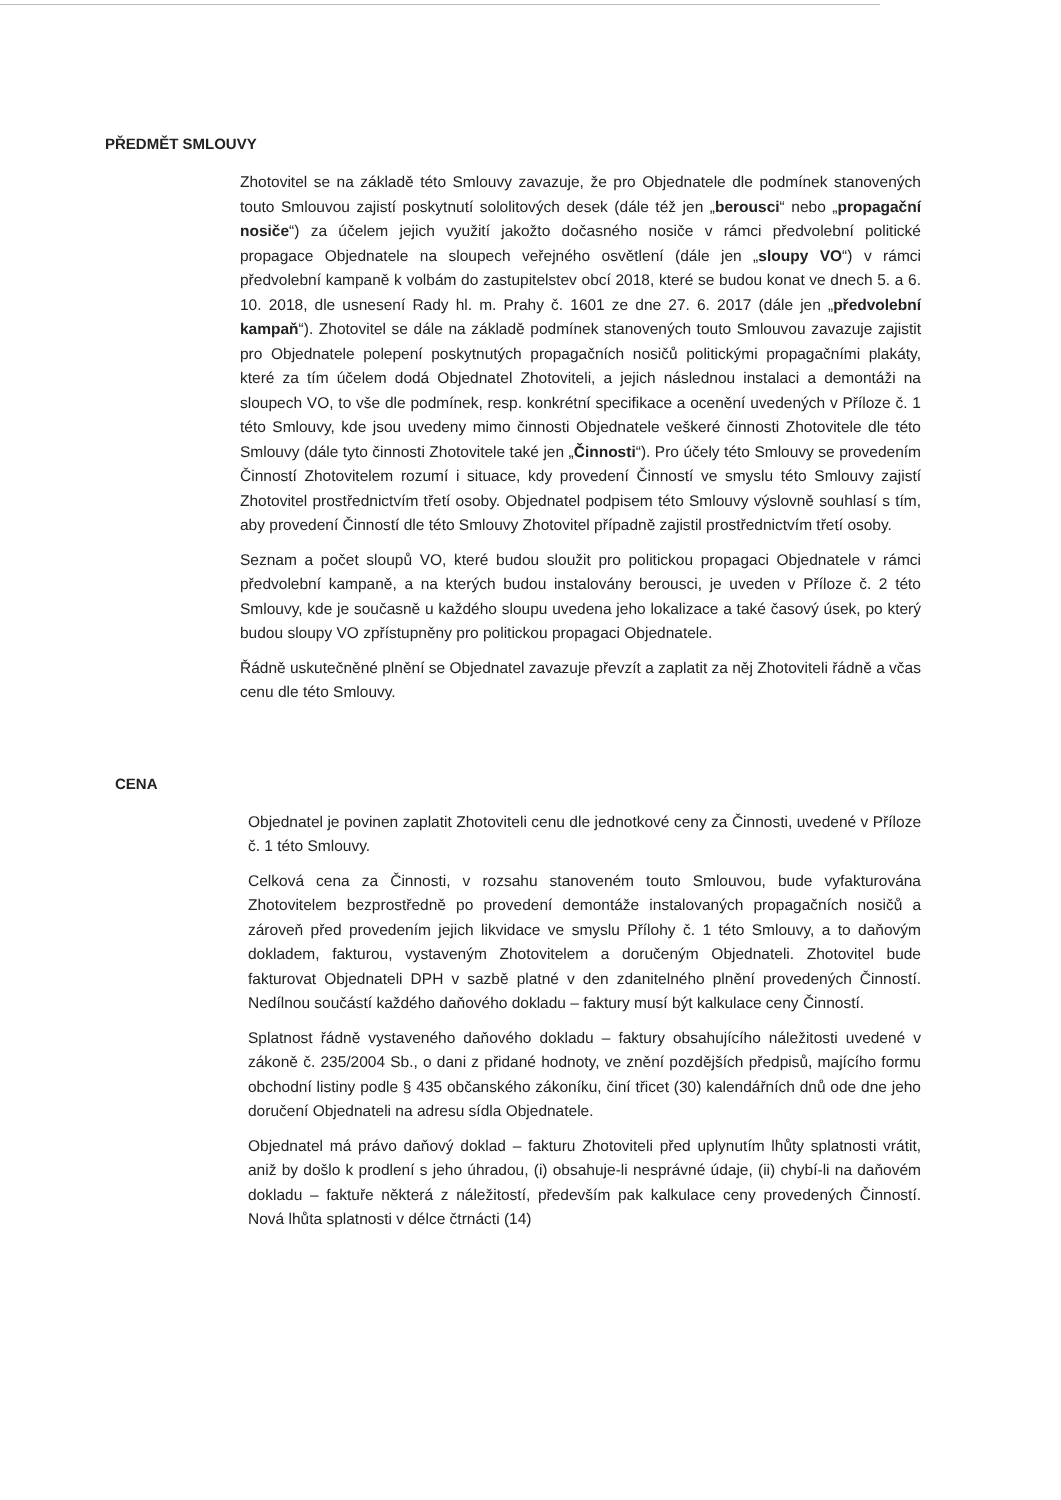PŘEDMĚT SMLOUVY
Zhotovitel se na základě této Smlouvy zavazuje, že pro Objednatele dle podmínek stanovených touto Smlouvou zajistí poskytnutí sololitových desek (dále též jen „berousci“ nebo „propagační nosiče“) za účelem jejich využití jakožto dočasného nosiče v rámci předvolební politické propagace Objednatele na sloupech veřejného osvětlení (dále jen „sloupy VO“) v rámci předvolební kampaně k volbám do zastupitelstev obcí 2018, které se budou konat ve dnech 5. a 6. 10. 2018, dle usnesení Rady hl. m. Prahy č. 1601 ze dne 27. 6. 2017 (dále jen „předvolební kampaň“). Zhotovitel se dále na základě podmínek stanovených touto Smlouvou zavazuje zajistit pro Objednatele polepení poskytnutých propagačních nosičů politickými propagačními plakáty, které za tím účelem dodá Objednatel Zhotoviteli, a jejich následnou instalaci a demontáži na sloupech VO, to vše dle podmínek, resp. konkrétní specifikace a ocenění uvedených v Příloze č. 1 této Smlouvy, kde jsou uvedeny mimo činnosti Objednatele veškeré činnosti Zhotovitele dle této Smlouvy (dále tyto činnosti Zhotovitele také jen „Činnosti“). Pro účely této Smlouvy se provedením Činností Zhotovitelem rozumí i situace, kdy provedení Činností ve smyslu této Smlouvy zajistí Zhotovitel prostřednictvím třetí osoby. Objednatel podpisem této Smlouvy výslovně souhlasí s tím, aby provedení Činností dle této Smlouvy Zhotovitel případně zajistil prostřednictvím třetí osoby.
Seznam a počet sloupů VO, které budou sloužit pro politickou propagaci Objednatele v rámci předvolební kampaně, a na kterých budou instalovány berousci, je uveden v Příloze č. 2 této Smlouvy, kde je současně u každého sloupu uvedena jeho lokalizace a také časový úsek, po který budou sloupy VO zpřístupněny pro politickou propagaci Objednatele.
Řádně uskutečněné plnění se Objednatel zavazuje převzít a zaplatit za něj Zhotoviteli řádně a včas cenu dle této Smlouvy.
CENA
Objednatel je povinen zaplatit Zhotoviteli cenu dle jednotkové ceny za Činnosti, uvedené v Příloze č. 1 této Smlouvy.
Celková cena za Činnosti, v rozsahu stanoveném touto Smlouvou, bude vyfakturována Zhotovitelem bezprostředně po provedení demontáže instalovaných propagačních nosičů a zároveň před provedením jejich likvidace ve smyslu Přílohy č. 1 této Smlouvy, a to daňovým dokladem, fakturou, vystaveným Zhotovitelem a doručeným Objednateli. Zhotovitel bude fakturovat Objednateli DPH v sazbě platné v den zdanitelného plnění provedených Činností. Nedílnou součástí každého daňového dokladu – faktury musí být kalkulace ceny Činností.
Splatnost řádně vystaveného daňového dokladu – faktury obsahujícího náležitosti uvedené v zákoně č. 235/2004 Sb., o dani z přidané hodnoty, ve znění pozdějších předpisů, majícího formu obchodní listiny podle § 435 občanského zákoníku, činí třicet (30) kalendářních dnů ode dne jeho doručení Objednateli na adresu sídla Objednatele.
Objednatel má právo daňový doklad – fakturu Zhotoviteli před uplynutím lhůty splatnosti vrátit, aniž by došlo k prodlení s jeho úhradou, (i) obsahuje-li nesprávné údaje, (ii) chybí-li na daňovém dokladu – faktuře některá z náležitostí, především pak kalkulace ceny provedených Činností. Nová lhůta splatnosti v délce čtrnácti (14)